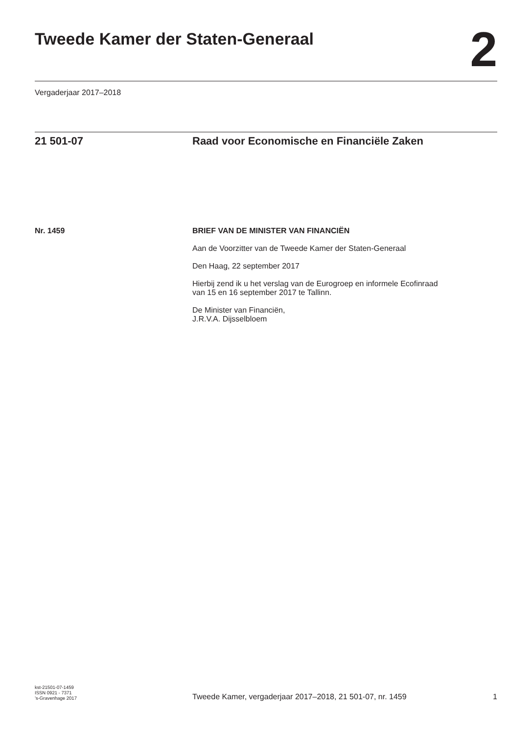Tweede Kamer der Staten-Generaal
2
Vergaderjaar 2017–2018
21 501-07 Raad voor Economische en Financiële Zaken
Nr. 1459 BRIEF VAN DE MINISTER VAN FINANCIËN
Aan de Voorzitter van de Tweede Kamer der Staten-Generaal
Den Haag, 22 september 2017
Hierbij zend ik u het verslag van de Eurogroep en informele Ecofinraad
van 15 en 16 september 2017 te Tallinn.
De Minister van Financiën,
J.R.V.A. Dijsselbloem
kst-21501-07-1459
ISSN 0921 - 7371
’s-Gravenhage 2017
Tweede Kamer, vergaderjaar 2017–2018, 21 501-07, nr. 1459
1